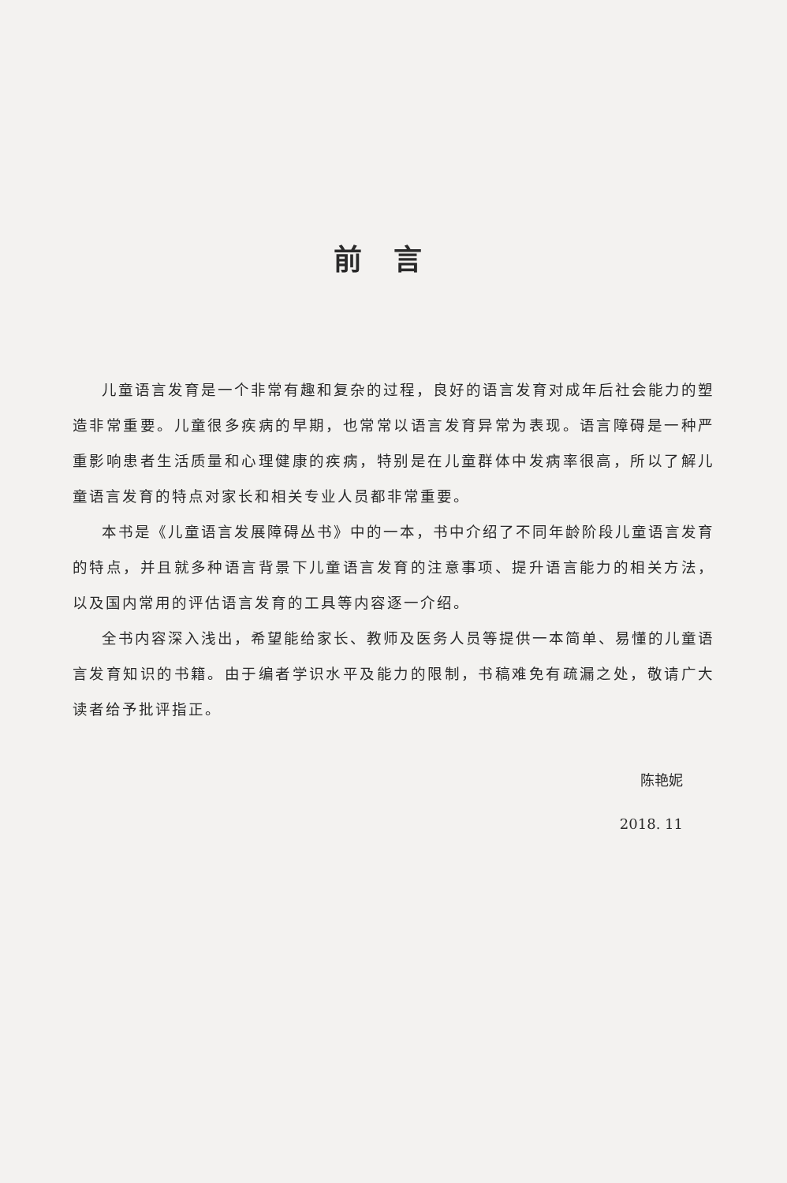前言
儿童语言发育是一个非常有趣和复杂的过程，良好的语言发育对成年后社会能力的塑造非常重要。儿童很多疾病的早期，也常常以语言发育异常为表现。语言障碍是一种严重影响患者生活质量和心理健康的疾病，特别是在儿童群体中发病率很高，所以了解儿童语言发育的特点对家长和相关专业人员都非常重要。
本书是《儿童语言发展障碍丛书》中的一本，书中介绍了不同年龄阶段儿童语言发育的特点，并且就多种语言背景下儿童语言发育的注意事项、提升语言能力的相关方法，以及国内常用的评估语言发育的工具等内容逐一介绍。
全书内容深入浅出，希望能给家长、教师及医务人员等提供一本简单、易懂的儿童语言发育知识的书籍。由于编者学识水平及能力的限制，书稿难免有疏漏之处，敬请广大读者给予批评指正。
陈艳妮
2018. 11